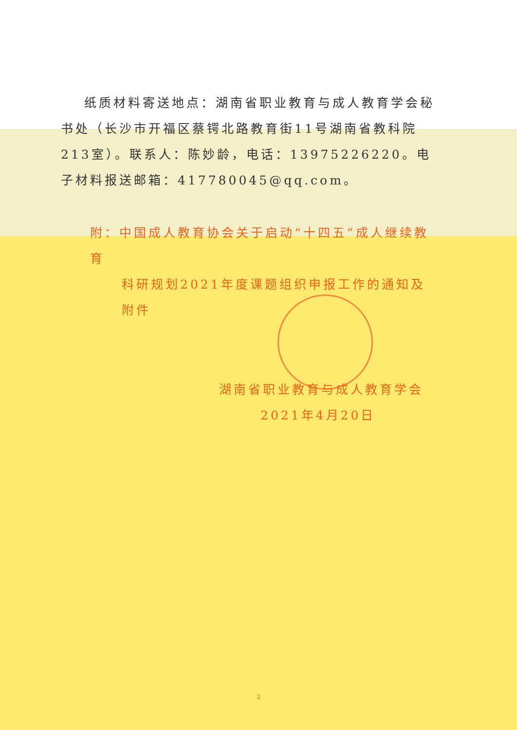纸质材料寄送地点：湖南省职业教育与成人教育学会秘书处（长沙市开福区蔡锷北路教育街11号湖南省教科院213室）。联系人：陈妙龄，电话：13975226220。电子材料报送邮箱：417780045@qq.com。
附：中国成人教育协会关于启动“十四五”成人继续教育
科研规划2021年度课题组织申报工作的通知及附件
湖南省职业教育与成人教育学会
2021年4月20日
2